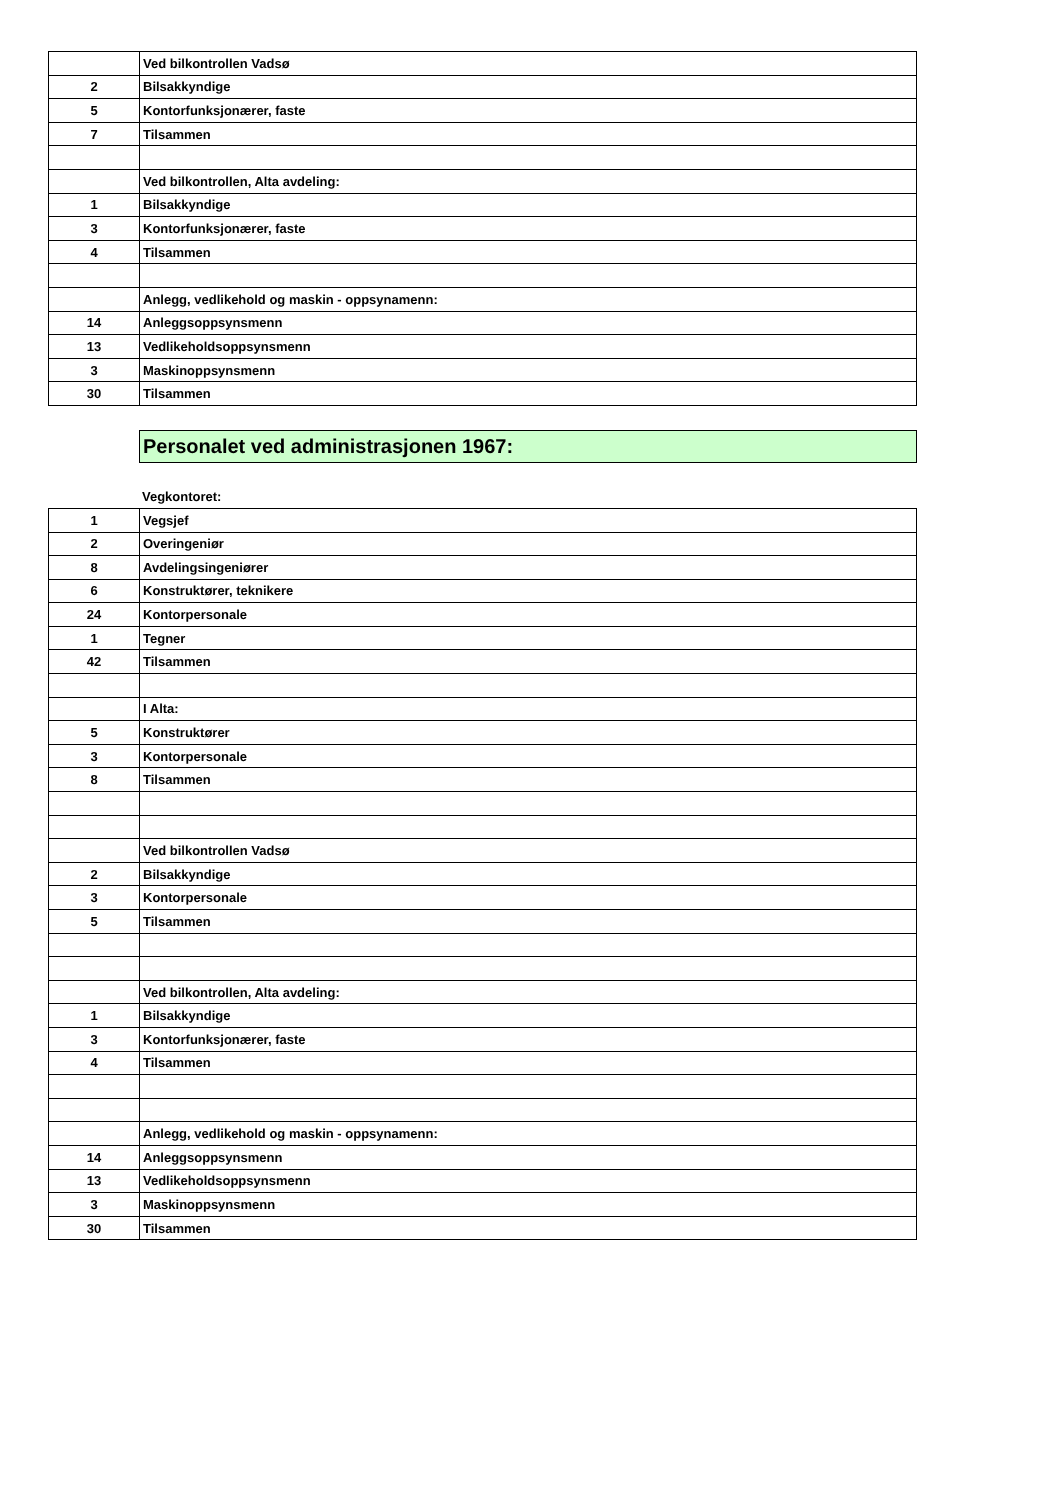| | Ved bilkontrollen Vadsø |
| 2 | Bilsakkyndige |
| 5 | Kontorfunksjonærer, faste |
| 7 | Tilsammen |
| | Ved bilkontrollen, Alta avdeling: |
| 1 | Bilsakkyndige |
| 3 | Kontorfunksjonærer, faste |
| 4 | Tilsammen |
| | Anlegg, vedlikehold og maskin - oppsynamenn: |
| 14 | Anleggsoppsynsmenn |
| 13 | Vedlikeholdsoppsynsmenn |
| 3 | Maskinoppsynsmenn |
| 30 | Tilsammen |
Personalet ved administrasjonen 1967:
Vegkontoret:
| 1 | Vegsjef |
| 2 | Overingeniør |
| 8 | Avdelingsingeniører |
| 6 | Konstruktører, teknikere |
| 24 | Kontorpersonale |
| 1 | Tegner |
| 42 | Tilsammen |
| | I Alta: |
| 5 | Konstruktører |
| 3 | Kontorpersonale |
| 8 | Tilsammen |
| | Ved bilkontrollen Vadsø |
| 2 | Bilsakkyndige |
| 3 | Kontorpersonale |
| 5 | Tilsammen |
| | Ved bilkontrollen, Alta avdeling: |
| 1 | Bilsakkyndige |
| 3 | Kontorfunksjonærer, faste |
| 4 | Tilsammen |
| | Anlegg, vedlikehold og maskin - oppsynamenn: |
| 14 | Anleggsoppsynsmenn |
| 13 | Vedlikeholdsoppsynsmenn |
| 3 | Maskinoppsynsmenn |
| 30 | Tilsammen |